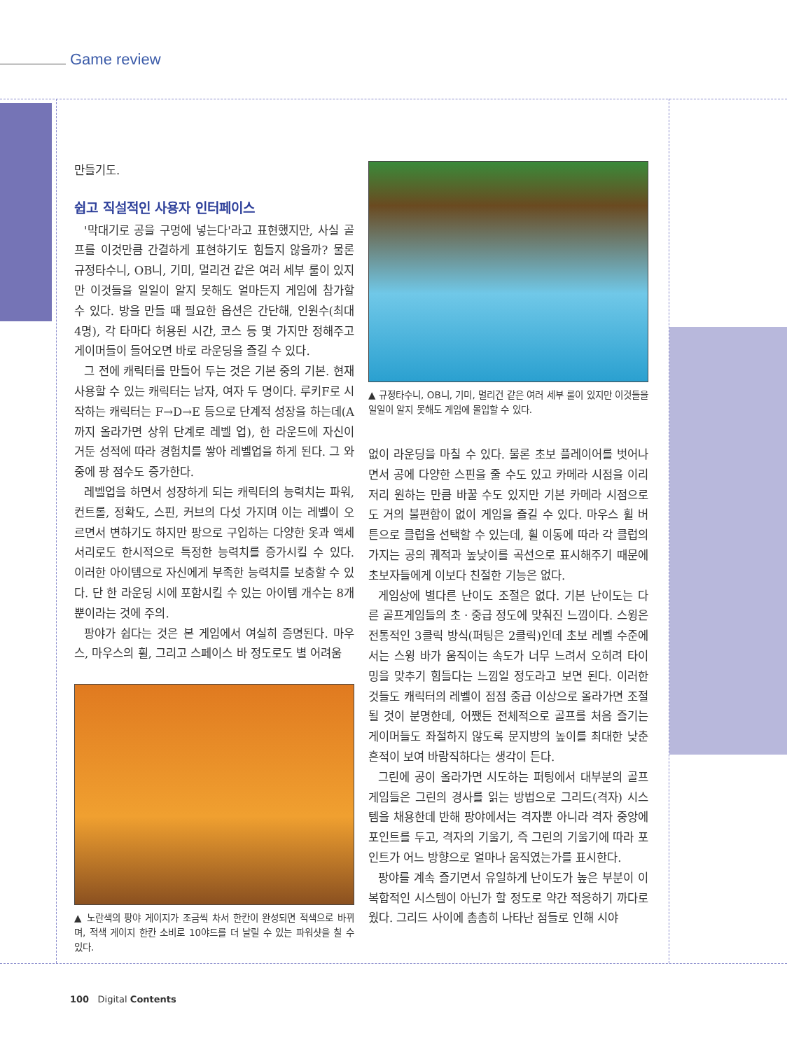Game review
만들기도.
쉽고 직설적인 사용자 인터페이스
'막대기로 공을 구멍에 넣는다'라고 표현했지만, 사실 골프를 이것만큼 간결하게 표현하기도 힘들지 않을까? 물론 규정타수니, OB니, 기미, 멀리건 같은 여러 세부 룰이 있지만 이것들을 일일이 알지 못해도 얼마든지 게임에 참가할 수 있다. 방을 만들 때 필요한 옵션은 간단해, 인원수(최대 4명), 각 타마다 허용된 시간, 코스 등 몇 가지만 정해주고 게이머들이 들어오면 바로 라운딩을 즐길 수 있다.
그 전에 캐릭터를 만들어 두는 것은 기본 중의 기본. 현재 사용할 수 있는 캐릭터는 남자, 여자 두 명이다. 루키F로 시작하는 캐릭터는 F→D→E 등으로 단계적 성장을 하는데(A까지 올라가면 상위 단계로 레벨 업), 한 라운드에 자신이 거둔 성적에 따라 경험치를 쌓아 레벨업을 하게 된다. 그 와중에 팡 점수도 증가한다.
레벨업을 하면서 성장하게 되는 캐릭터의 능력치는 파워, 컨트롤, 정확도, 스핀, 커브의 다섯 가지며 이는 레벨이 오르면서 변하기도 하지만 팡으로 구입하는 다양한 옷과 액세서리로도 한시적으로 특정한 능력치를 증가시킬 수 있다. 이러한 아이템으로 자신에게 부족한 능력치를 보충할 수 있다. 단 한 라운딩 시에 포함시킬 수 있는 아이템 개수는 8개뿐이라는 것에 주의.
팡야가 쉽다는 것은 본 게임에서 여실히 증명된다. 마우스, 마우스의 휠, 그리고 스페이스 바 정도로도 별 어려움
▲ 노란색의 팡야 게이지가 조금씩 차서 한칸이 완성되면 적색으로 바뀌며, 적색 게이지 한칸 소비로 10야드를 더 날릴 수 있는 파워샷을 칠 수 있다.
▲ 규정타수니, OB니, 기미, 멀리건 같은 여러 세부 룰이 있지만 이것들을 일일이 알지 못해도 게임에 몰입할 수 있다.
없이 라운딩을 마칠 수 있다. 물론 초보 플레이어를 벗어나면서 공에 다양한 스핀을 줄 수도 있고 카메라 시점을 이리저리 원하는 만큼 바꿀 수도 있지만 기본 카메라 시점으로도 거의 불편함이 없이 게임을 즐길 수 있다. 마우스 휠 버튼으로 클럽을 선택할 수 있는데, 휠 이동에 따라 각 클럽의 가지는 공의 궤적과 높낮이를 곡선으로 표시해주기 때문에 초보자들에게 이보다 친절한 기능은 없다.
게임상에 별다른 난이도 조절은 없다. 기본 난이도는 다른 골프게임들의 초ㆍ중급 정도에 맞춰진 느낌이다. 스윙은 전통적인 3클릭 방식(퍼팅은 2클릭)인데 초보 레벨 수준에서는 스윙 바가 움직이는 속도가 너무 느려서 오히려 타이밍을 맞추기 힘들다는 느낌일 정도라고 보면 된다. 이러한 것들도 캐릭터의 레벨이 점점 중급 이상으로 올라가면 조절될 것이 분명한데, 어쨌든 전체적으로 골프를 처음 즐기는 게이머들도 좌절하지 않도록 문지방의 높이를 최대한 낮춘 흔적이 보여 바람직하다는 생각이 든다.
그린에 공이 올라가면 시도하는 퍼팅에서 대부분의 골프게임들은 그린의 경사를 읽는 방법으로 그리드(격자) 시스템을 채용한데 반해 팡야에서는 격자뿐 아니라 격자 중앙에 포인트를 두고, 격자의 기울기, 즉 그린의 기울기에 따라 포인트가 어느 방향으로 얼마나 움직였는가를 표시한다.
팡야를 계속 즐기면서 유일하게 난이도가 높은 부분이 이 복합적인 시스템이 아닌가 할 정도로 약간 적응하기 까다로웠다. 그리드 사이에 촘촘히 나타난 점들로 인해 시야
100 Digital Contents